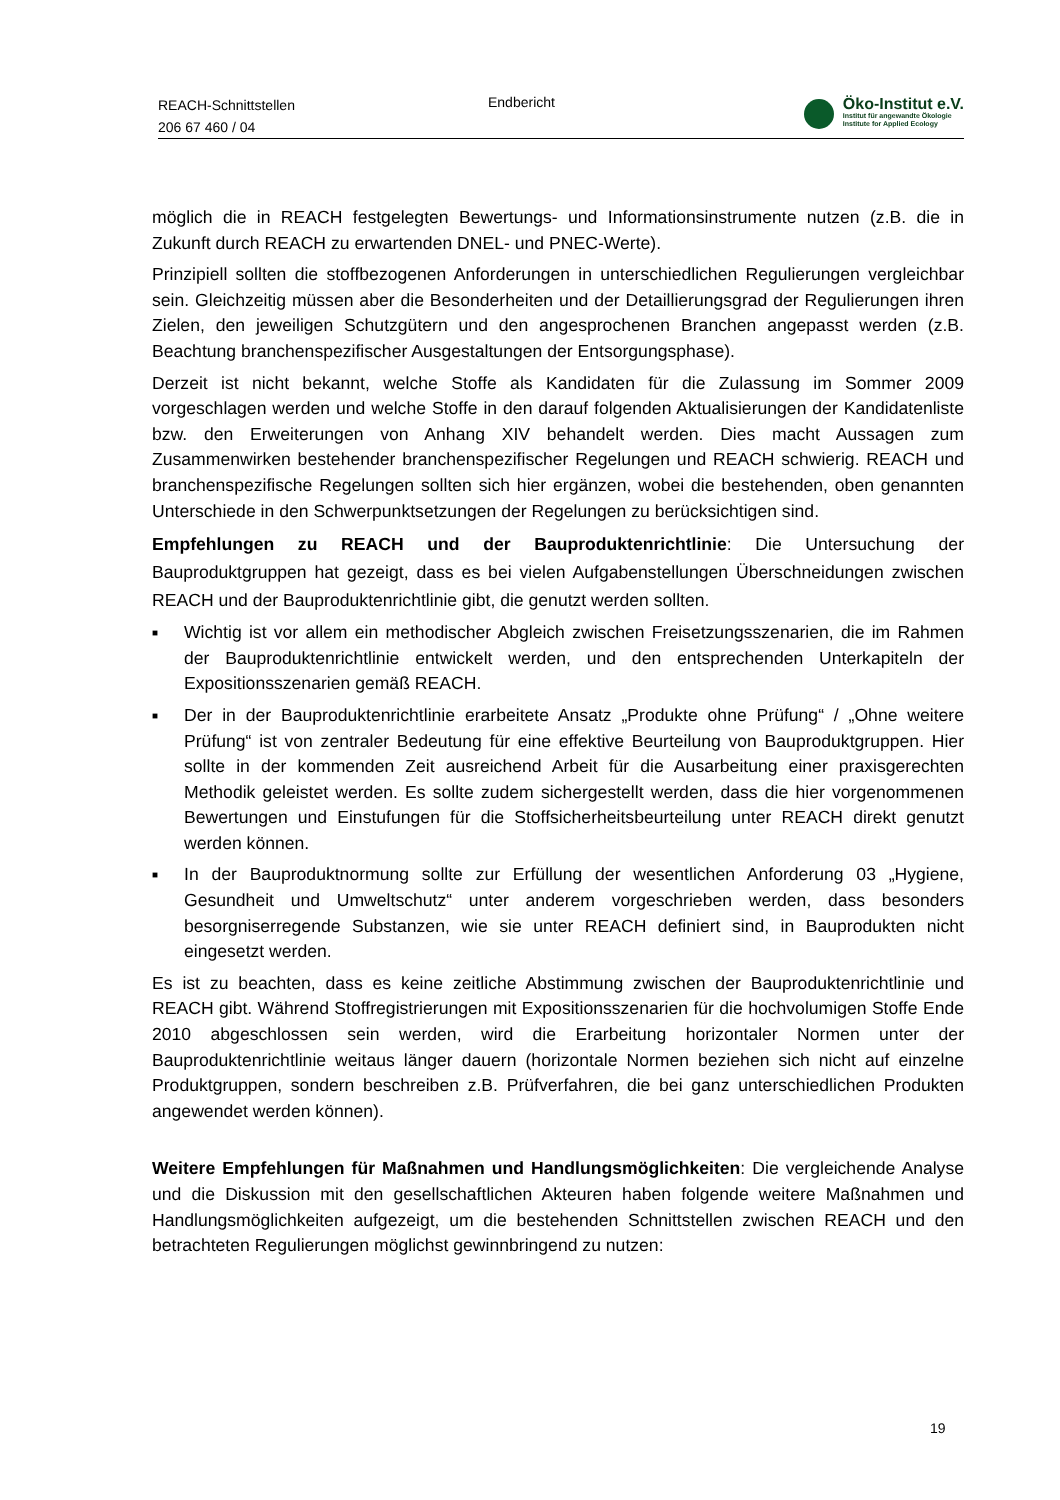REACH-Schnittstellen
206 67 460 / 04
Endbericht
Öko-Institut e.V.
Institut für angewandte Ökologie
Institute for Applied Ecology
möglich die in REACH festgelegten Bewertungs- und Informationsinstrumente nutzen (z.B. die in Zukunft durch REACH zu erwartenden DNEL- und PNEC-Werte).
Prinzipiell sollten die stoffbezogenen Anforderungen in unterschiedlichen Regulierungen vergleichbar sein. Gleichzeitig müssen aber die Besonderheiten und der Detaillierungsgrad der Regulierungen ihren Zielen, den jeweiligen Schutzgütern und den angesprochenen Branchen angepasst werden (z.B. Beachtung branchenspezifischer Ausgestaltungen der Entsorgungsphase).
Derzeit ist nicht bekannt, welche Stoffe als Kandidaten für die Zulassung im Sommer 2009 vorgeschlagen werden und welche Stoffe in den darauf folgenden Aktualisierungen der Kandidatenliste bzw. den Erweiterungen von Anhang XIV behandelt werden. Dies macht Aussagen zum Zusammenwirken bestehender branchenspezifischer Regelungen und REACH schwierig. REACH und branchenspezifische Regelungen sollten sich hier ergänzen, wobei die bestehenden, oben genannten Unterschiede in den Schwerpunktsetzungen der Regelungen zu berücksichtigen sind.
Empfehlungen zu REACH und der Bauproduktenrichtlinie: Die Untersuchung der Bauproduktgruppen hat gezeigt, dass es bei vielen Aufgabenstellungen Überschneidungen zwischen REACH und der Bauproduktenrichtlinie gibt, die genutzt werden sollten.
■ Wichtig ist vor allem ein methodischer Abgleich zwischen Freisetzungsszenarien, die im Rahmen der Bauproduktenrichtlinie entwickelt werden, und den entsprechenden Unterkapiteln der Expositionsszenarien gemäß REACH.
■ Der in der Bauproduktenrichtlinie erarbeitete Ansatz „Produkte ohne Prüfung“ / „Ohne weitere Prüfung“ ist von zentraler Bedeutung für eine effektive Beurteilung von Bauproduktgruppen. Hier sollte in der kommenden Zeit ausreichend Arbeit für die Ausarbeitung einer praxisgerechten Methodik geleistet werden. Es sollte zudem sichergestellt werden, dass die hier vorgenommenen Bewertungen und Einstufungen für die Stoffsicherheitsbeurteilung unter REACH direkt genutzt werden können.
■ In der Bauproduktnormung sollte zur Erfüllung der wesentlichen Anforderung 03 „Hygiene, Gesundheit und Umweltschutz“ unter anderem vorgeschrieben werden, dass besonders besorgniserregende Substanzen, wie sie unter REACH definiert sind, in Bauprodukten nicht eingesetzt werden.
Es ist zu beachten, dass es keine zeitliche Abstimmung zwischen der Bauproduktenrichtlinie und REACH gibt. Während Stoffregistrierungen mit Expositionsszenarien für die hochvolumigen Stoffe Ende 2010 abgeschlossen sein werden, wird die Erarbeitung horizontaler Normen unter der Bauproduktenrichtlinie weitaus länger dauern (horizontale Normen beziehen sich nicht auf einzelne Produktgruppen, sondern beschreiben z.B. Prüfverfahren, die bei ganz unterschiedlichen Produkten angewendet werden können).
Weitere Empfehlungen für Maßnahmen und Handlungsmöglichkeiten: Die vergleichende Analyse und die Diskussion mit den gesellschaftlichen Akteuren haben folgende weitere Maßnahmen und Handlungsmöglichkeiten aufgezeigt, um die bestehenden Schnittstellen zwischen REACH und den betrachteten Regulierungen möglichst gewinnbringend zu nutzen:
19